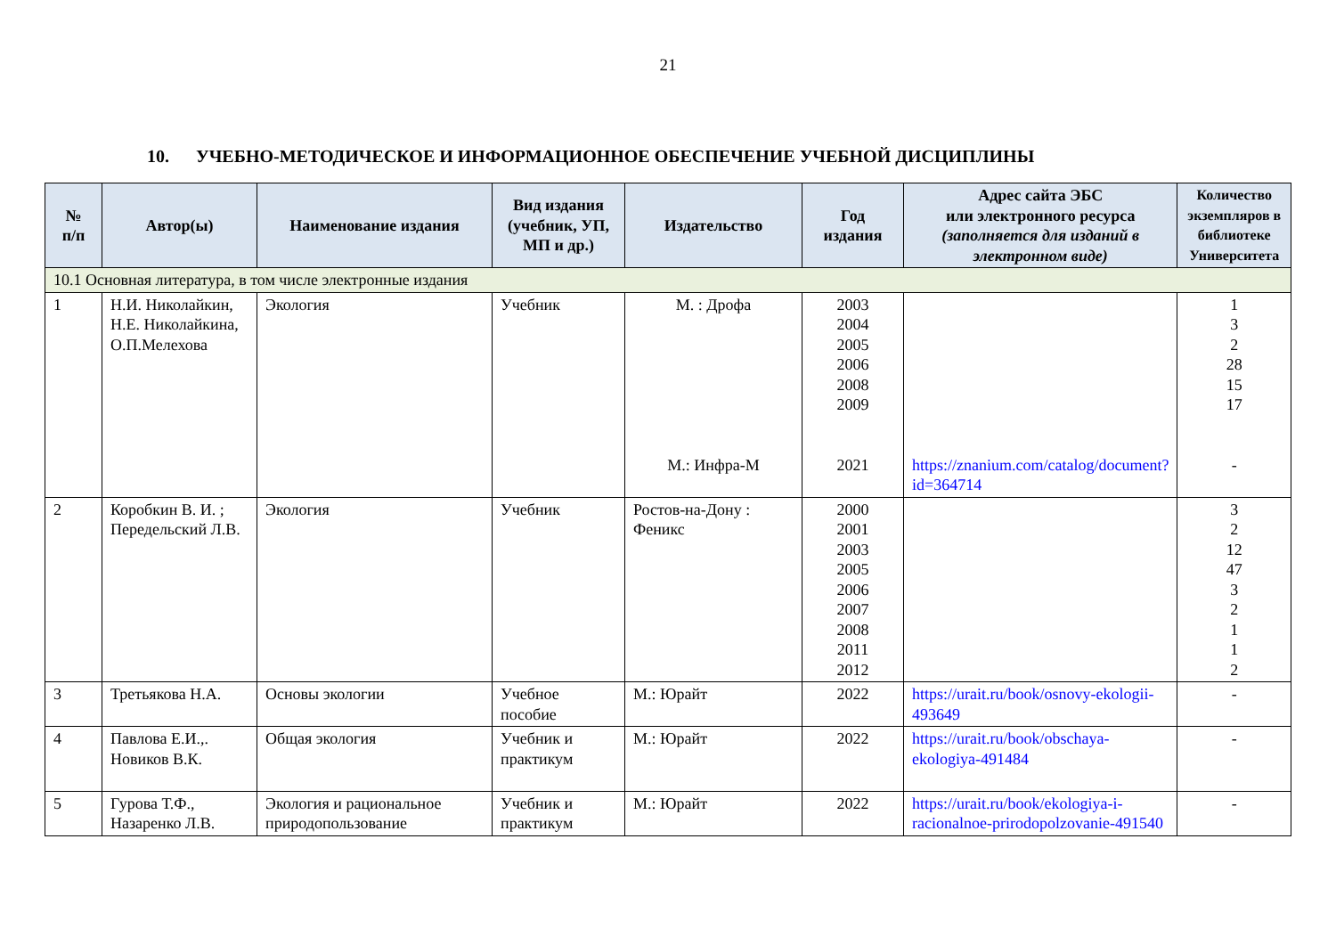21
10. УЧЕБНО-МЕТОДИЧЕСКОЕ И ИНФОРМАЦИОННОЕ ОБЕСПЕЧЕНИЕ УЧЕБНОЙ ДИСЦИПЛИНЫ
| № п/п | Автор(ы) | Наименование издания | Вид издания (учебник, УП, МП и др.) | Издательство | Год издания | Адрес сайта ЭБС или электронного ресурса (заполняется для изданий в электронном виде) | Количество экземпляров в библиотеке Университета |
| --- | --- | --- | --- | --- | --- | --- | --- |
| 10.1 Основная литература, в том числе электронные издания | | | | | | | |
| 1 | Н.И. Николайкин, Н.Е. Николайкина, О.П.Мелехова | Экология | Учебник | М. : Дрофа М.: Инфра-М | 2003 2004 2005 2006 2008 2009 2021 | https://znanium.com/catalog/document?id=364714 | 1 3 2 28 15 17 - |
| 2 | Коробкин В. И. ; Передельский Л.В. | Экология | Учебник | Ростов-на-Дону : Феникс | 2000 2001 2003 2005 2006 2007 2008 2011 2012 | | 3 2 12 47 3 2 1 1 2 |
| 3 | Третьякова Н.А. | Основы экологии | Учебное пособие | М.: Юрайт | 2022 | https://urait.ru/book/osnovy-ekologii-493649 | - |
| 4 | Павлова Е.И.,. Новиков В.К. | Общая экология | Учебник и практикум | М.: Юрайт | 2022 | https://urait.ru/book/obschaya-ekologiya-491484 | - |
| 5 | Гурова Т.Ф., Назаренко Л.В. | Экология и рациональное природопользование | Учебник и практикум | М.: Юрайт | 2022 | https://urait.ru/book/ekologiya-i-racionalnoe-prirodopolzovanie-491540 | - |